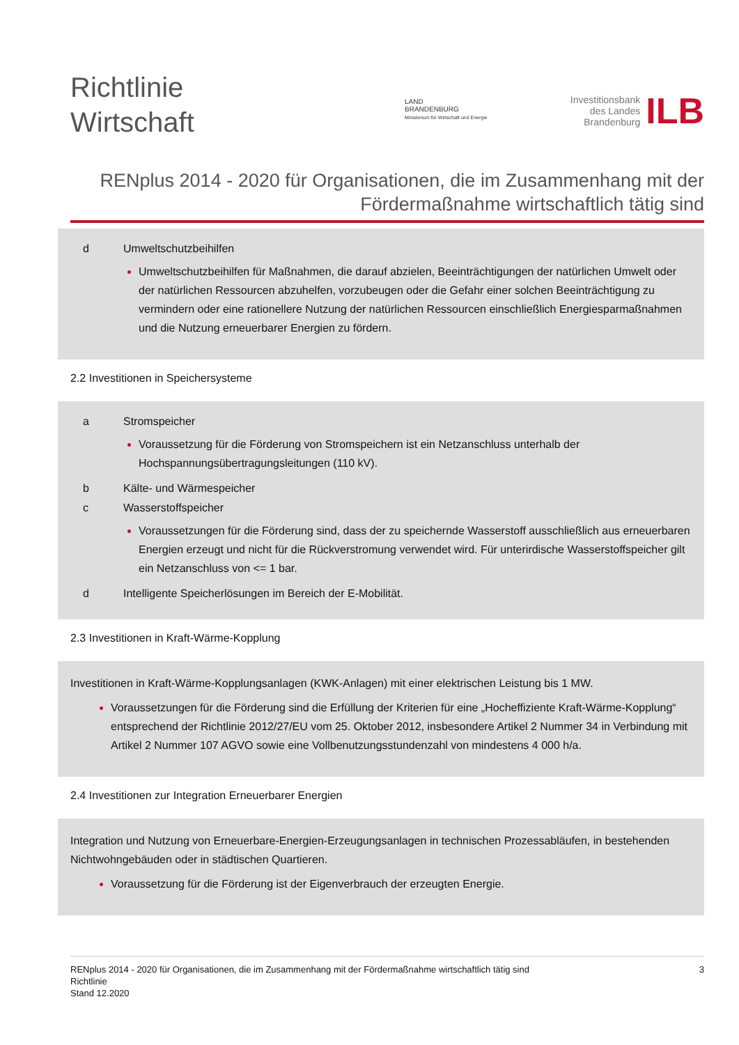Richtlinie
Wirtschaft
LAND
BRANDENBURG
Ministerium für Wirtschaft und Energie
Investitionsbank
des Landes
Brandenburg
ILB
RENplus 2014 - 2020 für Organisationen, die im Zusammenhang mit der Fördermaßnahme wirtschaftlich tätig sind
d Umweltschutzbeihilfen
Umweltschutzbeihilfen für Maßnahmen, die darauf abzielen, Beeinträchtigungen der natürlichen Umwelt oder der natürlichen Ressourcen abzuhelfen, vorzubeugen oder die Gefahr einer solchen Beeinträchtigung zu vermindern oder eine rationellere Nutzung der natürlichen Ressourcen einschließlich Energiesparmaßnahmen und die Nutzung erneuerbarer Energien zu fördern.
2.2 Investitionen in Speichersysteme
a Stromspeicher
Voraussetzung für die Förderung von Stromspeichern ist ein Netzanschluss unterhalb der Hochspannungsübertragungsleitungen (110 kV).
b Kälte- und Wärmespeicher
c Wasserstoffspeicher
Voraussetzungen für die Förderung sind, dass der zu speichernde Wasserstoff ausschließlich aus erneuerbaren Energien erzeugt und nicht für die Rückverstromung verwendet wird. Für unterirdische Wasserstoffspeicher gilt ein Netzanschluss von <= 1 bar.
d Intelligente Speicherlösungen im Bereich der E-Mobilität.
2.3 Investitionen in Kraft-Wärme-Kopplung
Investitionen in Kraft-Wärme-Kopplungsanlagen (KWK-Anlagen) mit einer elektrischen Leistung bis 1 MW.
Voraussetzungen für die Förderung sind die Erfüllung der Kriterien für eine „Hocheffiziente Kraft-Wärme-Kopplung“ entsprechend der Richtlinie 2012/27/EU vom 25. Oktober 2012, insbesondere Artikel 2 Nummer 34 in Verbindung mit Artikel 2 Nummer 107 AGVO sowie eine Vollbenutzungsstundenzahl von mindestens 4 000 h/a.
2.4 Investitionen zur Integration Erneuerbarer Energien
Integration und Nutzung von Erneuerbare-Energien-Erzeugungsanlagen in technischen Prozessabläufen, in bestehenden Nichtwohngebäuden oder in städtischen Quartieren.
Voraussetzung für die Förderung ist der Eigenverbrauch der erzeugten Energie.
RENplus 2014 - 2020 für Organisationen, die im Zusammenhang mit der Fördermaßnahme wirtschaftlich tätig sind
Richtlinie
Stand 12.2020
3